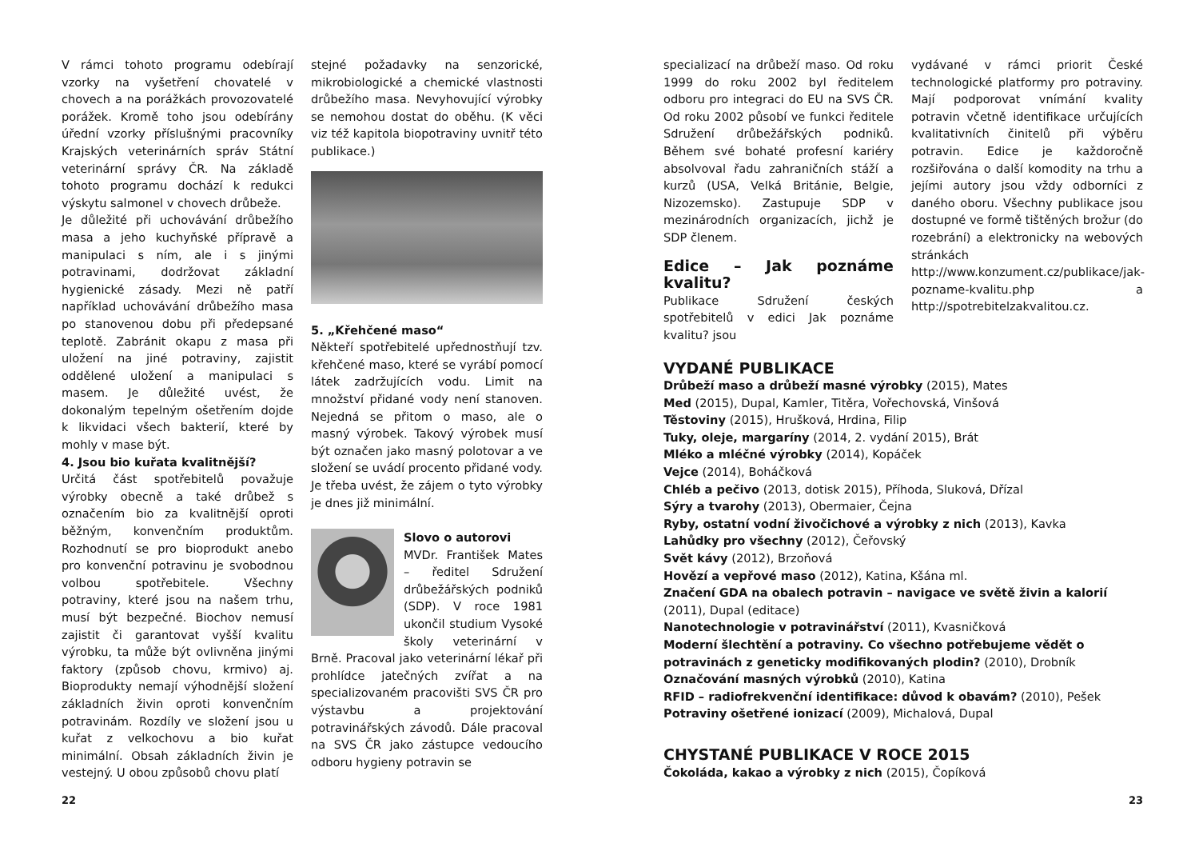V rámci tohoto programu odebírají vzorky na vyšetření chovatelé v chovech a na porážkách provozovatelé porážek. Kromě toho jsou odebírány úřední vzorky příslušnými pracovníky Krajských veterinárních správ Státní veterinární správy ČR. Na základě tohoto programu dochází k redukci výskytu salmonel v chovech drůbeže.
Je důležité při uchovávání drůbežího masa a jeho kuchyňské přípravě a manipulaci s ním, ale i s jinými potravinami, dodržovat základní hygienické zásady. Mezi ně patří například uchovávání drůbežího masa po stanovenou dobu při předepsané teplotě. Zabránit okapu z masa při uložení na jiné potraviny, zajistit oddělené uložení a manipulaci s masem. Je důležité uvést, že dokonalým tepelným ošetřením dojde k likvidaci všech bakterií, které by mohly v mase být.
4. Jsou bio kuřata kvalitnější?
Určitá část spotřebitelů považuje výrobky obecně a také drůbež s označením bio za kvalitnější oproti běžným, konvenčním produktům. Rozhodnutí se pro bioprodukt anebo pro konvenční potravinu je svobodnou volbou spotřebitele. Všechny potraviny, které jsou na našem trhu, musí být bezpečné. Biochov nemusí zajistit či garantovat vyšší kvalitu výrobku, ta může být ovlivněna jinými faktory (způsob chovu, krmivo) aj. Bioprodukty nemají výhodnější složení základních živin oproti konvenčním potravinám. Rozdíly ve složení jsou u kuřat z velkochovu a bio kuřat minimální. Obsah základních živin je vestejný. U obou způsobů chovu platí
stejné požadavky na senzorické, mikrobiologické a chemické vlastnosti drůbežího masa. Nevyhovující výrobky se nemohou dostat do oběhu. (K věci viz též kapitola biopotraviny uvnitř této publikace.)
5. „Křehčené maso“
Někteří spotřebitelé upřednostňují tzv. křehčené maso, které se vyrábí pomocí látek zadržujících vodu. Limit na množství přidané vody není stanoven. Nejedná se přitom o maso, ale o masný výrobek. Takový výrobek musí být označen jako masný polotovar a ve složení se uvádí procento přidané vody. Je třeba uvést, že zájem o tyto výrobky je dnes již minimální.
Slovo o autorovi
MVDr. František Mates – ředitel Sdružení drůbežářských podniků (SDP). V roce 1981 ukončil studium Vysoké školy veterinární v Brně. Pracoval jako veterinární lékař při prohlídce jatečných zvířat a na specializovaném pracovišti SVS ČR pro výstavbu a projektování potravinářských závodů. Dále pracoval na SVS ČR jako zástupce vedoucího odboru hygieny potravin se
22
specializací na drůbeží maso. Od roku 1999 do roku 2002 byl ředitelem odboru pro integraci do EU na SVS ČR. Od roku 2002 působí ve funkci ředitele Sdružení drůbežářských podniků. Během své bohaté profesní kariéry absolvoval řadu zahraničních stáží a kurzů (USA, Velká Británie, Belgie, Nizozemsko). Zastupuje SDP v mezinárodních organizacích, jichž je SDP členem.
Edice – Jak poznáme kvalitu?
Publikace Sdružení českých spotřebitelů v edici Jak poznáme kvalitu? jsou
vydávané v rámci priorit České technologické platformy pro potraviny. Mají podporovat vnímání kvality potravin včetně identifikace určujících kvalitativních činitelů při výběru potravin. Edice je každoročně rozšiřována o další komodity na trhu a jejími autory jsou vždy odborníci z daného oboru. Všechny publikace jsou dostupné ve formě tištěných brožur (do rozebrání) a elektronicky na webových stránkách http://www.konzument.cz/publikace/jak-pozname-kvalitu.php a http://spotrebitelzakvalitou.cz.
VYDANÉ PUBLIKACE
Drůbeží maso a drůbeží masné výrobky (2015), Mates
Med (2015), Dupal, Kamler, Titěra, Vořechovská, Vinšová
Těstoviny (2015), Hrušková, Hrdina, Filip
Tuky, oleje, margaríny (2014, 2. vydání 2015), Brát
Mléko a mléčné výrobky (2014), Kopáček
Vejce (2014), Boháčková
Chléb a pečivo (2013, dotisk 2015), Příhoda, Sluková, Dřízal
Sýry a tvarohy (2013), Obermaier, Čejna
Ryby, ostatní vodní živočichové a výrobky z nich (2013), Kavka
Lahůdky pro všechny (2012), Čeřovský
Svět kávy (2012), Brzoňová
Hovězí a vepřové maso (2012), Katina, Kšána ml.
Značení GDA na obalech potravin – navigace ve světě živin a kalorií (2011), Dupal (editace)
Nanotechnologie v potravinářství (2011), Kvasničková
Moderní šlechtění a potraviny. Co všechno potřebujeme vědět o potravinách z geneticky modifikovaných plodin? (2010), Drobník
Označování masných výrobků (2010), Katina
RFID – radiofrekvenční identifikace: důvod k obavám? (2010), Pešek
Potraviny ošetřené ionizací (2009), Michalová, Dupal
CHYSTANÉ PUBLIKACE V ROCE 2015
Čokoláda, kakao a výrobky z nich (2015), Čopíková
23